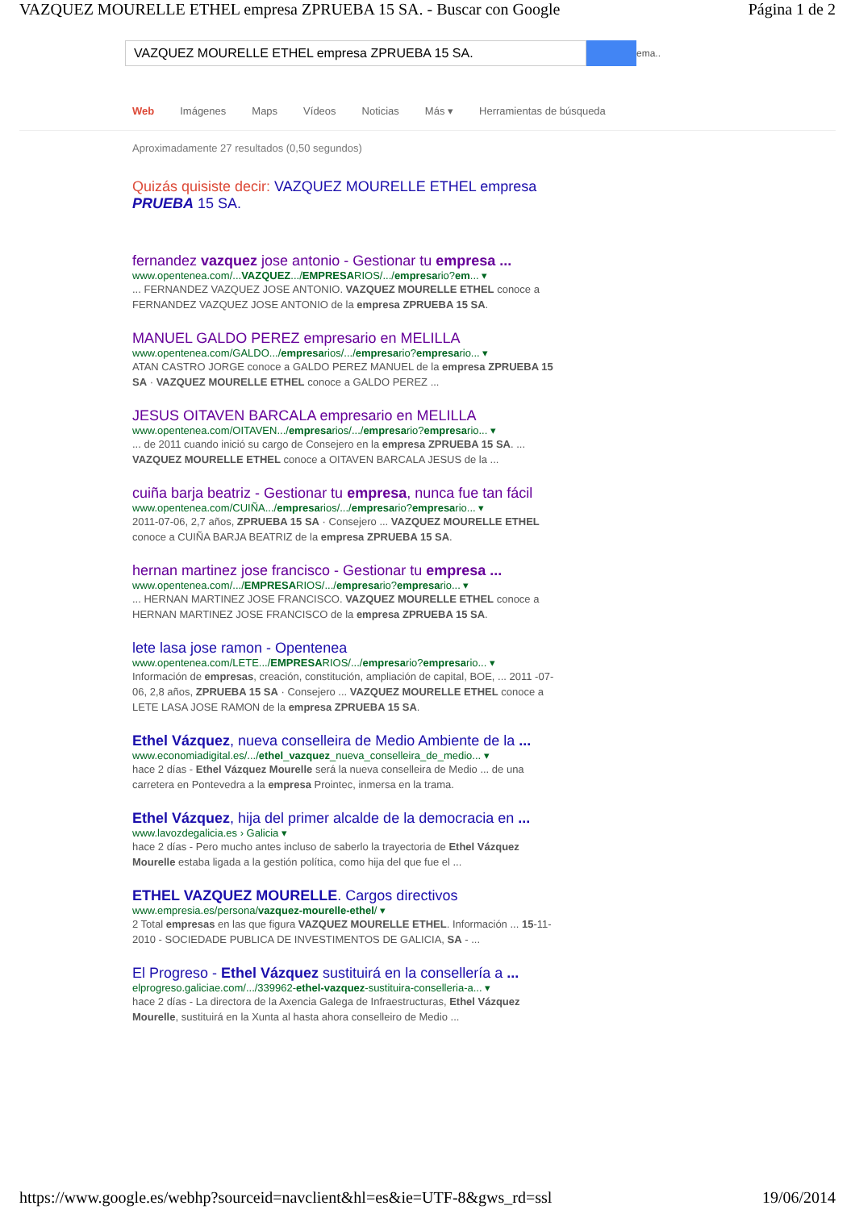VAZQUEZ MOURELLE ETHEL empresa ZPRUEBA 15 SA. - Buscar con Google Página 1 de 2
VAZQUEZ MOURELLE ETHEL empresa ZPRUEBA 15 SA.
ema..
Web Imágenes Maps Vídeos Noticias Más ▾ Herramientas de búsqueda
Aproximadamente 27 resultados (0,50 segundos)
Quizás quisiste decir: VAZQUEZ MOURELLE ETHEL empresa PRUEBA 15 SA.
fernandez vazquez jose antonio - Gestionar tu empresa ...
www.opentenea.com/...VAZQUEZ.../EMPRESARIOS/.../empresario?em... ▾
... FERNANDEZ VAZQUEZ JOSE ANTONIO. VAZQUEZ MOURELLE ETHEL conoce a FERNANDEZ VAZQUEZ JOSE ANTONIO de la empresa ZPRUEBA 15 SA.
MANUEL GALDO PEREZ empresario en MELILLA
www.opentenea.com/GALDO.../empresarios/.../empresario?empresario... ▾
ATAN CASTRO JORGE conoce a GALDO PEREZ MANUEL de la empresa ZPRUEBA 15 SA · VAZQUEZ MOURELLE ETHEL conoce a GALDO PEREZ ...
JESUS OITAVEN BARCALA empresario en MELILLA
www.opentenea.com/OITAVEN.../empresarios/.../empresario?empresario... ▾
... de 2011 cuando inició su cargo de Consejero en la empresa ZPRUEBA 15 SA. ... VAZQUEZ MOURELLE ETHEL conoce a OITAVEN BARCALA JESUS de la ...
cuiña barja beatriz - Gestionar tu empresa, nunca fue tan fácil
www.opentenea.com/CUIÑA.../empresarios/.../empresario?empresario... ▾
2011-07-06, 2,7 años, ZPRUEBA 15 SA · Consejero ... VAZQUEZ MOURELLE ETHEL conoce a CUIÑA BARJA BEATRIZ de la empresa ZPRUEBA 15 SA.
hernan martinez jose francisco - Gestionar tu empresa ...
www.opentenea.com/.../EMPRESARIOS/.../empresario?empresario... ▾
... HERNAN MARTINEZ JOSE FRANCISCO. VAZQUEZ MOURELLE ETHEL conoce a HERNAN MARTINEZ JOSE FRANCISCO de la empresa ZPRUEBA 15 SA.
lete lasa jose ramon - Opentenea
www.opentenea.com/LETE.../EMPRESARIOS/.../empresario?empresario... ▾
Información de empresas, creación, constitución, ampliación de capital, BOE, ... 2011 -07-06, 2,8 años, ZPRUEBA 15 SA · Consejero ... VAZQUEZ MOURELLE ETHEL conoce a LETE LASA JOSE RAMON de la empresa ZPRUEBA 15 SA.
Ethel Vázquez, nueva conselleira de Medio Ambiente de la ...
www.economiadigital.es/.../ethel_vazquez_nueva_conselleira_de_medio... ▾
hace 2 días - Ethel Vázquez Mourelle será la nueva conselleira de Medio ... de una carretera en Pontevedra a la empresa Prointec, inmersa en la trama.
Ethel Vázquez, hija del primer alcalde de la democracia en ...
www.lavozdegalicia.es › Galicia ▾
hace 2 días - Pero mucho antes incluso de saberlo la trayectoria de Ethel Vázquez Mourelle estaba ligada a la gestión política, como hija del que fue el ...
ETHEL VAZQUEZ MOURELLE. Cargos directivos
www.empresia.es/persona/vazquez-mourelle-ethel/ ▾
2 Total empresas en las que figura VAZQUEZ MOURELLE ETHEL. Información ... 15-11-2010 - SOCIEDADE PUBLICA DE INVESTIMENTOS DE GALICIA, SA - ...
El Progreso - Ethel Vázquez sustituirá en la consellería a ...
elprogreso.galiciae.com/.../339962-ethel-vazquez-sustituira-conselleria-a... ▾
hace 2 días - La directora de la Axencia Galega de Infraestructuras, Ethel Vázquez Mourelle, sustituirá en la Xunta al hasta ahora conselleiro de Medio ...
https://www.google.es/webhp?sourceid=navclient&hl=es&ie=UTF-8&gws_rd=ssl 19/06/2014